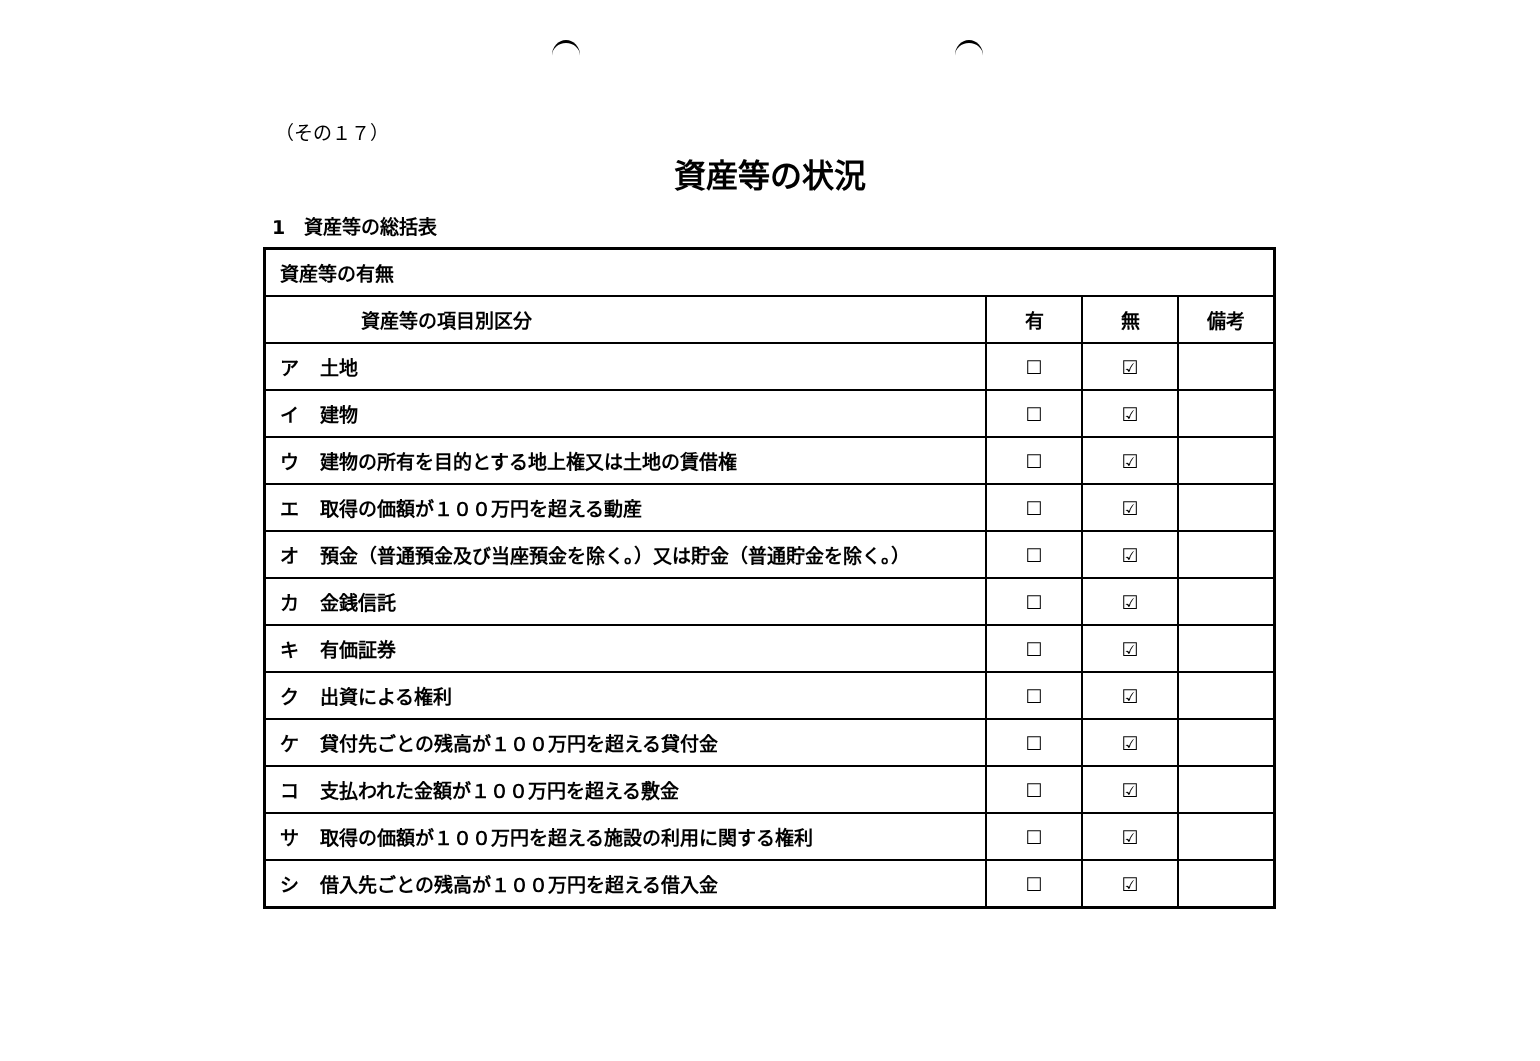（その１７）
資産等の状況
1　資産等の総括表
| 資産等の有無 | | | |
| 資産等の項目別区分 | 有 | 無 | 備考 |
| ア 土地 | ☐ | ☑ | |
| イ 建物 | ☐ | ☑ | |
| ウ 建物の所有を目的とする地上権又は土地の賃借権 | ☐ | ☑ | |
| エ 取得の価額が１００万円を超える動産 | ☐ | ☑ | |
| オ 預金（普通預金及び当座預金を除く。）又は貯金（普通貯金を除く。） | ☐ | ☑ | |
| カ 金銭信託 | ☐ | ☑ | |
| キ 有価証券 | ☐ | ☑ | |
| ク 出資による権利 | ☐ | ☑ | |
| ケ 貸付先ごとの残高が１００万円を超える貸付金 | ☐ | ☑ | |
| コ 支払われた金額が１００万円を超える敷金 | ☐ | ☑ | |
| サ 取得の価額が１００万円を超える施設の利用に関する権利 | ☐ | ☑ | |
| シ 借入先ごとの残高が１００万円を超える借入金 | ☐ | ☑ | |